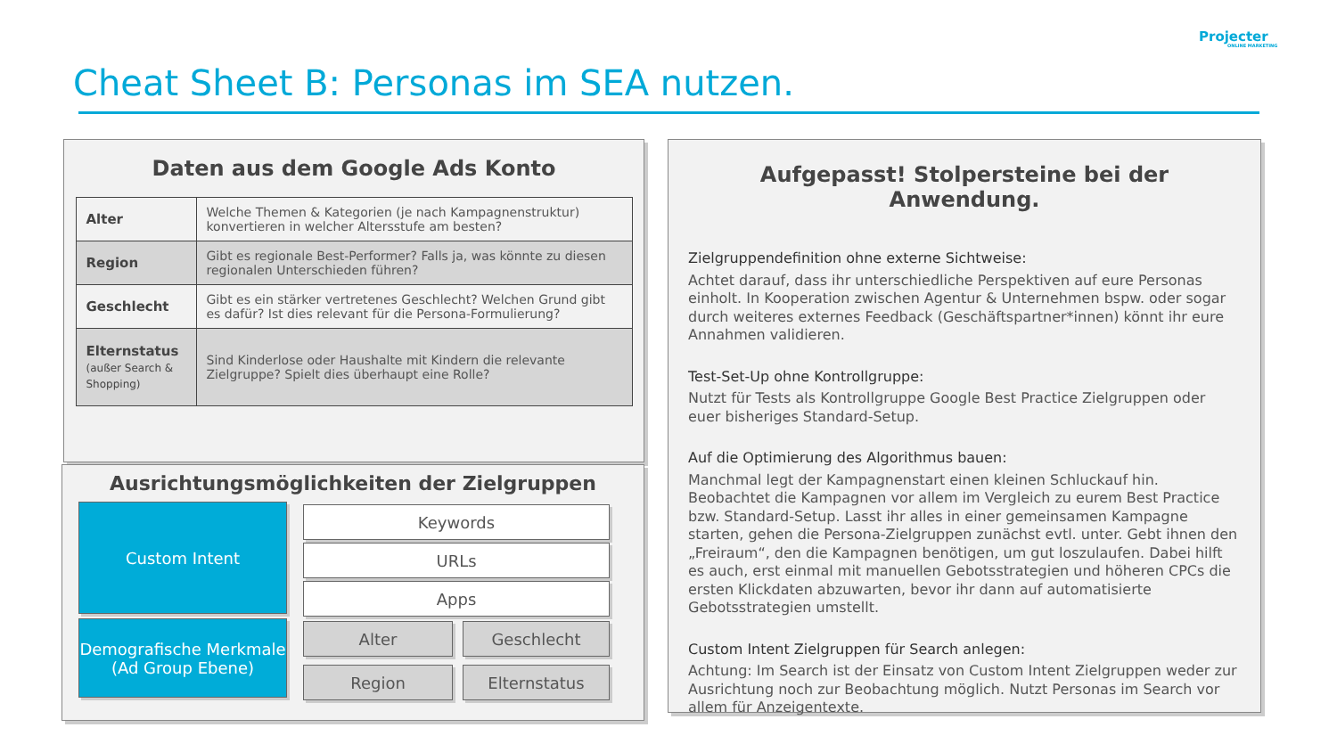Projecter
ONLINE MARKETING
Cheat Sheet B: Personas im SEA nutzen.
Daten aus dem Google Ads Konto
| Alter | Welche Themen & Kategorien (je nach Kampagnenstruktur) konvertieren in welcher Altersstufe am besten? |
| Region | Gibt es regionale Best-Performer? Falls ja, was könnte zu diesen regionalen Unterschieden führen? |
| Geschlecht | Gibt es ein stärker vertretenes Geschlecht? Welchen Grund gibt es dafür? Ist dies relevant für die Persona-Formulierung? |
| Elternstatus (außer Search & Shopping) | Sind Kinderlose oder Haushalte mit Kindern die relevante Zielgruppe? Spielt dies überhaupt eine Rolle? |
Ausrichtungsmöglichkeiten der Zielgruppen
Custom Intent
Demografische Merkmale
(Ad Group Ebene)
Keywords
URLs
Apps
Alter Geschlecht
Region Elternstatus
Aufgepasst! Stolpersteine bei der Anwendung.
Zielgruppendefinition ohne externe Sichtweise:
Achtet darauf, dass ihr unterschiedliche Perspektiven auf eure Personas einholt. In Kooperation zwischen Agentur & Unternehmen bspw. oder sogar durch weiteres externes Feedback (Geschäftspartner*innen) könnt ihr eure Annahmen validieren.
Test-Set-Up ohne Kontrollgruppe:
Nutzt für Tests als Kontrollgruppe Google Best Practice Zielgruppen oder euer bisheriges Standard-Setup.
Auf die Optimierung des Algorithmus bauen:
Manchmal legt der Kampagnenstart einen kleinen Schluckauf hin. Beobachtet die Kampagnen vor allem im Vergleich zu eurem Best Practice bzw. Standard-Setup. Lasst ihr alles in einer gemeinsamen Kampagne starten, gehen die Persona-Zielgruppen zunächst evtl. unter. Gebt ihnen den „Freiraum“, den die Kampagnen benötigen, um gut loszulaufen. Dabei hilft es auch, erst einmal mit manuellen Gebotsstrategien und höheren CPCs die ersten Klickdaten abzuwarten, bevor ihr dann auf automatisierte Gebotsstrategien umstellt.
Custom Intent Zielgruppen für Search anlegen:
Achtung: Im Search ist der Einsatz von Custom Intent Zielgruppen weder zur Ausrichtung noch zur Beobachtung möglich. Nutzt Personas im Search vor allem für Anzeigentexte.